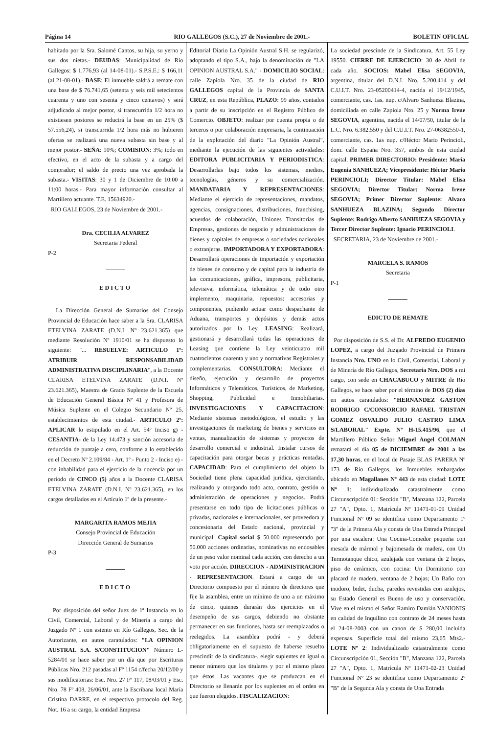Página 14 RIO GALLEGOS (S.C.), 27 de Noviembre de 2001.- BOLETIN OFICIAL
habitado por la Sra. Salomé Cantos, su hija, su yerno y sus dos nietas.- DEUDAS: Municipalidad de Río Gallegos: $ 1.776,93 (al 14-08-01).- S.P.S.E.: $ 166,11 (al 21-08-01).- BASE: El inmueble saldrá a remate con una base de $ 76.741,65 (setenta y seis mil setecientos cuarenta y uno con sesenta y cinco centavos) y será adjudicado al mejor postor, si transcurrida 1/2 hora no existiesen postores se reducirá la base en un 25% ($ 57.556,24), si transcurrida 1/2 hora más no hubieren ofertas se realizará una nueva subasta sin base y al mejor postor.- SEÑA: 10%; COMISION: 3%; todo en efectivo, en el acto de la subasta y a cargo del comprador; el saldo de precio una vez aprobada la subasta.- VISITAS: 30 y 1 de Diciembre de 10:00 a 11:00 horas.- Para mayor información consultar al Martillero actuante. T.E. 15634920.-
RIO GALLEGOS, 23 de Noviembre de 2001.-
Dra. CECILIA ALVAREZ
Secretaria Federal
P-2
EDICTO
La Dirección General de Sumarios del Consejo Provincial de Educación hace saber a la Sra. CLARISA ETELVINA ZARATE (D.N.I. Nº 23.621.365) que mediante Resolución Nº 1910/01 se ha dispuesto lo siguiente: "... RESUELVE: ARTICULO 1º: ATRIBUIR RESPONSABILIDAD ADMINISTRATIVA DISCIPLINARIA", a la Docente CLARISA ETELVINA ZARATE (D.N.I. Nº 23.621.365), Maestra de Grado Suplente de la Escuela de Educación General Básica Nº 41 y Profesora de Música Suplente en el Colegio Secundario Nº 25, establecimientos de esta ciudad.- ARTICULO 2º: APLICAR lo estipulado en el Art. 54º Inciso g) - CESANTIA- de la Ley 14.473 y sanción accesoria de reducción de puntaje a cero, conforme a lo establecido en el Decreto Nº 2.109/84 - Art. 1º - Punto 2 - Inciso e) - con inhabilidad para el ejercicio de la docencia por un período de CINCO (5) años a la Docente CLARISA ETELVINA ZARATE (D.N.I. Nº 23.621.365), en los cargos detallados en el Artículo 1º de la presente.-
MARGARITA RAMOS MEJIA
Consejo Provincial de Educación
Dirección General de Sumarios
P-3
EDICTO
Por disposición del señor Juez de 1ª Instancia en lo Civil, Comercial, Laboral y de Minería a cargo del Juzgado Nº 1 con asiento en Río Gallegos, Sec. de la Autorizante, en autos caratulados: "LA OPINION AUSTRAL S.A. S/CONSTITUCION" Número L-5284/01 se hace saber por un día que por Escrituras Públicas Nro. 212 pasadas al Fº 1154 c/fecha 20/12/00 y sus modificatorias: Esc. Nro. 27 Fº 117, 08/03/01 y Esc. Nro. 78 Fº 408, 26/06/01, ante la Escribana local María Cristina DARRE, en el respectivo protocolo del Reg. Not. 16 a su cargo, la entidad Empresa
Editorial Diario La Opinión Austral S.H. se regularizó, adoptando el tipo S.A., bajo la denominación de "LA OPINION AUSTRAL S.A." - DOMICILIO SOCIAL: calle Zapiola Nro. 35 de la ciudad de RIO GALLEGOS capital de la Provincia de SANTA CRUZ, en esta República, PLAZO: 99 años, contados a partir de su inscripción en el Registro Público de Comercio. OBJETO: realizar por cuenta propia o de terceros o por colaboración empresaria, la continuación de la explotación del diario "La Opinión Austral", mediante la ejecución de las siguientes actividades: EDITORA PUBLICITARIA Y PERIODISTICA: Desarrollarlas bajo todos los sistemas, medios, tecnologías, géneros y su comercialización. MANDATARIA Y REPRESENTACIONES: Mediante el ejercicio de representaciones, mandatos, agencias, consignaciones, distribuciones, franchising, acuerdos de colaboración, Uniones Transitorias de Empresas, gestiones de negocio y administraciones de bienes y capitales de empresas o sociedades nacionales o extranjeras. IMPORTADORA Y EXPORTADORA: Desarrollará operaciones de importación y exportación de bienes de consumo y de capital para la industria de las comunicaciones, gráfica, impresora, publicitaria, televisiva, informática, telemática y de todo otro implemento, maquinaria, repuestos: accesorias y componentes, pudiendo actuar como despachante de Aduana, transportes y depósitos y demás actos autorizados por la Ley. LEASING: Realizará, gestionará y desarrollará todas las operaciones de Leasing que contiene la Ley veinticuatro mil cuatrocientos cuarenta y uno y normativas Registrales y complementarias. CONSULTORA: Mediante el diseño, ejecución y desarrollo de proyectos Informáticos y Telemáticos, Turísticos, de Marketing, Shopping, Publicidad e Inmobiliarias. INVESTIGACIONES Y CAPACITACION: Mediante sistemas metodológicos, el estudio y las investigaciones de marketing de bienes y servicios en ventas, manualización de sistemas y proyectos de desarrollo comercial e industrial. Instalar cursos de capacitación para otorgar becas y prácticas rentadas. CAPACIDAD: Para el cumplimiento del objeto la Sociedad tiene plena capacidad jurídica, ejercitando, realizando y otorgando todo acto, contrato, gestión o administración de operaciones y negocios. Podrá presentarse en todo tipo de licitaciones públicas o privadas, nacionales e internacionales, ser proveedora y concesionaria del Estado nacional, provincial y municipal. Capital social $ 50.000 representado por 50.000 acciones ordinarias, nominativas no endosables de un peso valor nominal cada acción, con derecho a un voto por acción. DIRECCION - ADMINISTRACION - REPRESENTACION. Estará a cargo de un Directorio compuesto por el número de directores que fije la asamblea, entre un mínimo de uno a un máximo de cinco, quienes durarán dos ejercicios en el desempeño de sus cargos, debiendo no obstante permanecer en sus funciones, hasta ser reemplazados o reelegidos. La asamblea podrá - y deberá obligatoriamente en el supuesto de haberse resuelto prescindir de la sindicatura-, elegir suplentes en igual o menor número que los titulares y por el mismo plazo que éstos. Las vacantes que se produzcan en el Directorio se llenarán por los suplentes en el orden en que fueron elegidos. FISCALIZACION:
La sociedad prescinde de la Sindicatura, Art. 55 Ley 19550. CIERRE DE EJERCICIO: 30 de Abril de cada año. SOCIOS: Mabel Elisa SEGOVIA, argentina, titular del D.N.I. Nro. 5.200.414 y del C.U.I.T. Nro. 23-05200414-4, nacida el 19/12/1945, comerciante, cas. 1as. nup. c/Alvaro Sanhueza Blazina, domiciliada en calle Zapiola Nro. 25 y Norma Irene SEGOVIA, argentina, nacida el 14/07/50, titular de la L.C. Nro. 6.382.550 y del C.U.I.T. Nro. 27-06382550-1, comerciante, cas. 1as nup. c/Héctor Mario Perincioli, dom. calle España Nro. 357, ambos de esta ciudad capital. PRIMER DIRECTORIO: Presidente: María Eugenia SANHUEZA; Vicepresidente: Héctor Mario PERINCIOLI; Director Titular: Mabel Elisa SEGOVIA; Director Titular: Norma Irene SEGOVIA; Primer Director Suplente: Alvaro SANHUEZA BLAZINA; Segundo Director Suplente: Rodrigo Alberto SANHUEZA SEGOVIA y Tercer Director Suplente: Ignacio PERINCIOLI.
SECRETARIA, 23 de Noviembre de 2001.-
MARCELA S. RAMOS
Secretaria
P-1
EDICTO DE REMATE
Por disposición de S.S. el Dr. ALFREDO EUGENIO LOPEZ, a cargo del Juzgado Provincial de Primera Instancia Nro. UNO en lo Civil, Comercial, Laboral y de Minería de Río Gallegos, Secretaría Nro. DOS a mi cargo, con sede en CHACABUCO y MITRE de Río Gallegos, se hace saber por el término de DOS (2) días en autos caratulados: "HERNANDEZ GASTON RODRIGO C/CONSORCIO RAFAEL TRISTAN GOMEZ OSVALDO JULIO CASTRO LIMA S/LABORAL" Expte. Nº H-15.415/96, que el Martillero Público Señor Miguel Angel COLMAN rematará el día 05 de DICIEMBRE de 2001 a las 17,30 horas, en el local de Pasaje BLAS PARERA Nº 173 de Río Gallegos, los Inmuebles embargados ubicado en Magallanes Nº 443 de esta ciudad: LOTE Nº 1: individualizado catastralmente como Circunscripción 01: Sección "B", Manzana 122, Parcela 27 "A", Dpto. 1, Matrícula Nº 11471-01-09 Unidad Funcional Nº 09 se identifica como Departamento 1º "3" de la Primera Ala y consta de Una Entrada Principal por una escalera: Una Cocina-Comedor pequeña con mesada de mármol y bajomesada de madera, con Un Termotanque chico, azulejada con ventana de 2 hojas, piso de cerámico, con cocina: Un Dormitorio con placard de madera, ventana de 2 hojas; Un Baño con inodoro, bidet, ducha, paredes revestidas con azulejos, su Estado General es Bueno de uso y conservación. Vive en el mismo el Señor Ramiro Damián YANIONIS en calidad de Inquilino con contrato de 24 meses hasta el 24-08-2003 con un canon de $ 280,00 incluida expensas. Superficie total del mismo 23,65 Mts2.- LOTE Nº 2: Individualizado catastralmente como Circunscripción 01, Sección "B", Manzana 122, Parcela 27 "A", Dpto. 1, Matrícula Nº 11471-02-23 Unidad Funcional Nº 23 se identifica como Departamento 2º "B" de la Segunda Ala y consta de Una Entrada